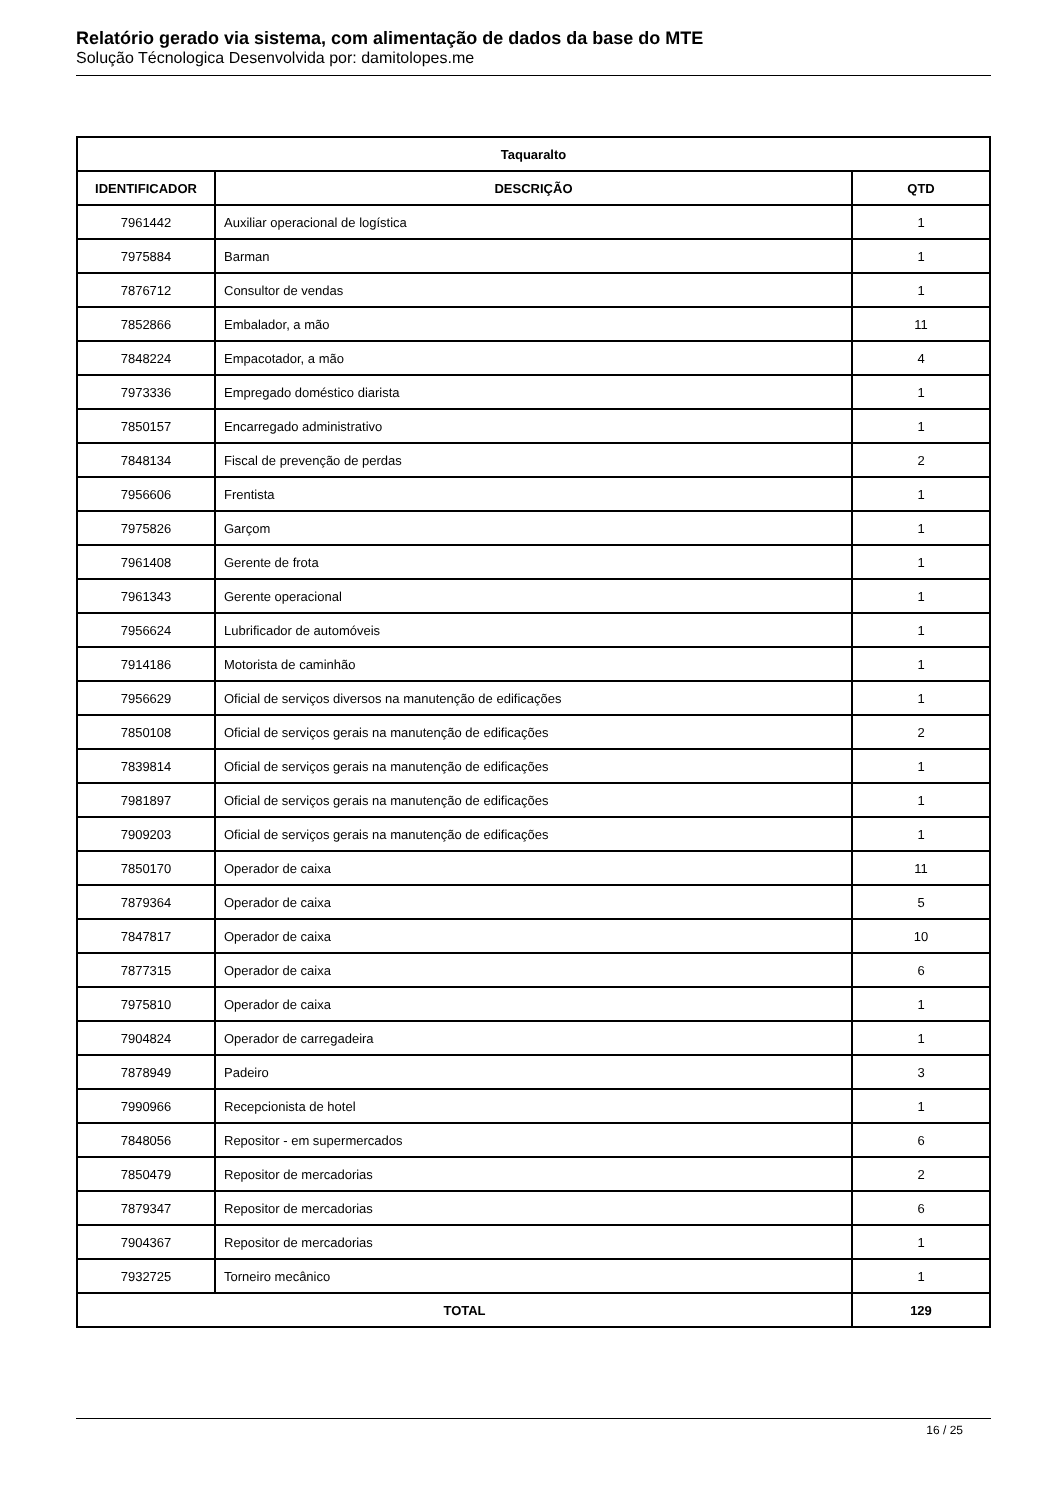Relatório gerado via sistema, com alimentação de dados da base do MTE
Solução Técnologica Desenvolvida por: damitolopes.me
| Taquaralto | | |
| --- | --- | --- |
| IDENTIFICADOR | DESCRIÇÃO | QTD |
| 7961442 | Auxiliar operacional de logística | 1 |
| 7975884 | Barman | 1 |
| 7876712 | Consultor de vendas | 1 |
| 7852866 | Embalador, a mão | 11 |
| 7848224 | Empacotador, a mão | 4 |
| 7973336 | Empregado doméstico diarista | 1 |
| 7850157 | Encarregado administrativo | 1 |
| 7848134 | Fiscal de prevenção de perdas | 2 |
| 7956606 | Frentista | 1 |
| 7975826 | Garçom | 1 |
| 7961408 | Gerente de frota | 1 |
| 7961343 | Gerente operacional | 1 |
| 7956624 | Lubrificador de automóveis | 1 |
| 7914186 | Motorista de caminhão | 1 |
| 7956629 | Oficial de serviços diversos na manutenção de edificações | 1 |
| 7850108 | Oficial de serviços gerais na manutenção de edificações | 2 |
| 7839814 | Oficial de serviços gerais na manutenção de edificações | 1 |
| 7981897 | Oficial de serviços gerais na manutenção de edificações | 1 |
| 7909203 | Oficial de serviços gerais na manutenção de edificações | 1 |
| 7850170 | Operador de caixa | 11 |
| 7879364 | Operador de caixa | 5 |
| 7847817 | Operador de caixa | 10 |
| 7877315 | Operador de caixa | 6 |
| 7975810 | Operador de caixa | 1 |
| 7904824 | Operador de carregadeira | 1 |
| 7878949 | Padeiro | 3 |
| 7990966 | Recepcionista de hotel | 1 |
| 7848056 | Repositor - em supermercados | 6 |
| 7850479 | Repositor de mercadorias | 2 |
| 7879347 | Repositor de mercadorias | 6 |
| 7904367 | Repositor de mercadorias | 1 |
| 7932725 | Torneiro mecânico | 1 |
| TOTAL | | 129 |
16 / 25